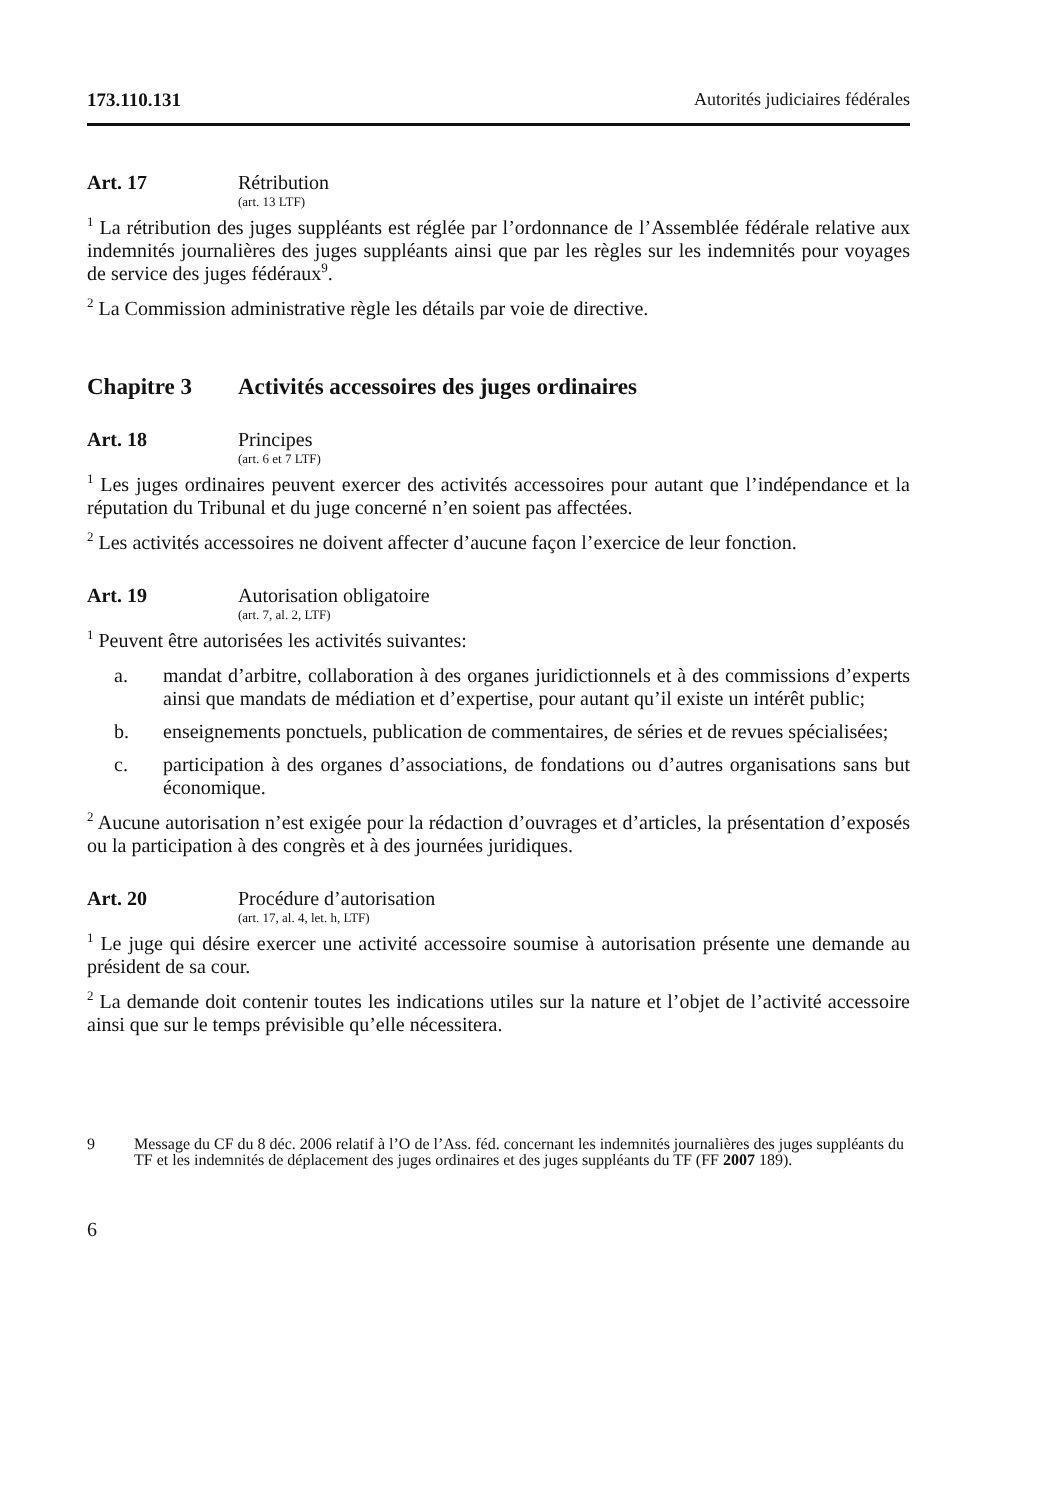173.110.131 Autorités judiciaires fédérales
Art. 17 Rétribution
(art. 13 LTF)
<sup>1</sup> La rétribution des juges suppléants est réglée par l’ordonnance de l’Assemblée fédérale relative aux indemnités journalières des juges suppléants ainsi que par les règles sur les indemnités pour voyages de service des juges fédéraux<sup>9</sup>.
<sup>2</sup> La Commission administrative règle les détails par voie de directive.
Chapitre 3 Activités accessoires des juges ordinaires
Art. 18 Principes
(art. 6 et 7 LTF)
<sup>1</sup> Les juges ordinaires peuvent exercer des activités accessoires pour autant que l’indépendance et la réputation du Tribunal et du juge concerné n’en soient pas affectées.
<sup>2</sup> Les activités accessoires ne doivent affecter d’aucune façon l’exercice de leur fonction.
Art. 19 Autorisation obligatoire
(art. 7, al. 2, LTF)
<sup>1</sup> Peuvent être autorisées les activités suivantes:
a. mandat d’arbitre, collaboration à des organes juridictionnels et à des commissions d’experts ainsi que mandats de médiation et d’expertise, pour autant qu’il existe un intérêt public;
b. enseignements ponctuels, publication de commentaires, de séries et de revues spécialisées;
c. participation à des organes d’associations, de fondations ou d’autres organisations sans but économique.
<sup>2</sup> Aucune autorisation n’est exigée pour la rédaction d’ouvrages et d’articles, la présentation d’exposés ou la participation à des congrès et à des journées juridiques.
Art. 20 Procédure d’autorisation
(art. 17, al. 4, let. h, LTF)
<sup>1</sup> Le juge qui désire exercer une activité accessoire soumise à autorisation présente une demande au président de sa cour.
<sup>2</sup> La demande doit contenir toutes les indications utiles sur la nature et l’objet de l’activité accessoire ainsi que sur le temps prévisible qu’elle nécessitera.
9 Message du CF du 8 déc. 2006 relatif à l’O de l’Ass. féd. concernant les indemnités journalières des juges suppléants du TF et les indemnités de déplacement des juges ordinaires et des juges suppléants du TF (FF 2007 189).
6